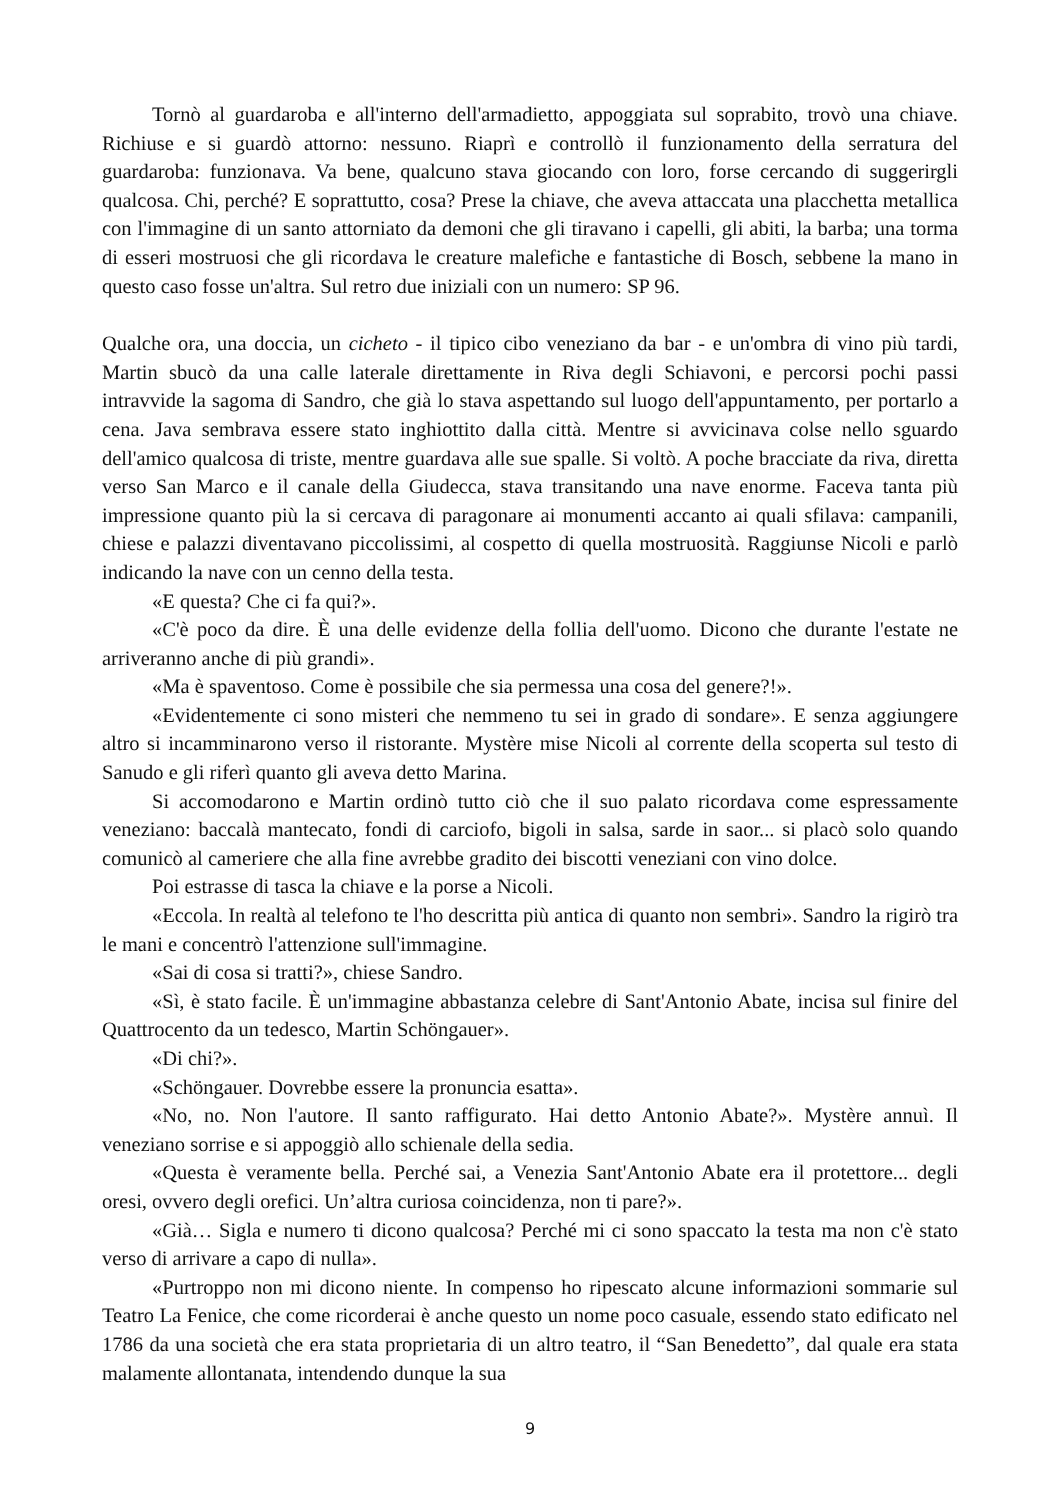Tornò al guardaroba e all'interno dell'armadietto, appoggiata sul soprabito, trovò una chiave. Richiuse e si guardò attorno: nessuno. Riaprì e controllò il funzionamento della serratura del guardaroba: funzionava. Va bene, qualcuno stava giocando con loro, forse cercando di suggerirgli qualcosa. Chi, perché? E soprattutto, cosa? Prese la chiave, che aveva attaccata una placchetta metallica con l'immagine di un santo attorniato da demoni che gli tiravano i capelli, gli abiti, la barba; una torma di esseri mostruosi che gli ricordava le creature malefiche e fantastiche di Bosch, sebbene la mano in questo caso fosse un'altra. Sul retro due iniziali con un numero: SP 96.
Qualche ora, una doccia, un cicheto - il tipico cibo veneziano da bar - e un'ombra di vino più tardi, Martin sbucò da una calle laterale direttamente in Riva degli Schiavoni, e percorsi pochi passi intravvide la sagoma di Sandro, che già lo stava aspettando sul luogo dell'appuntamento, per portarlo a cena. Java sembrava essere stato inghiottito dalla città. Mentre si avvicinava colse nello sguardo dell'amico qualcosa di triste, mentre guardava alle sue spalle. Si voltò. A poche bracciate da riva, diretta verso San Marco e il canale della Giudecca, stava transitando una nave enorme. Faceva tanta più impressione quanto più la si cercava di paragonare ai monumenti accanto ai quali sfilava: campanili, chiese e palazzi diventavano piccolissimi, al cospetto di quella mostruosità. Raggiunse Nicoli e parlò indicando la nave con un cenno della testa.
«E questa? Che ci fa qui?».
«C'è poco da dire. È una delle evidenze della follia dell'uomo. Dicono che durante l'estate ne arriveranno anche di più grandi».
«Ma è spaventoso. Come è possibile che sia permessa una cosa del genere?!».
«Evidentemente ci sono misteri che nemmeno tu sei in grado di sondare». E senza aggiungere altro si incamminarono verso il ristorante. Mystère mise Nicoli al corrente della scoperta sul testo di Sanudo e gli riferì quanto gli aveva detto Marina.
Si accomodarono e Martin ordinò tutto ciò che il suo palato ricordava come espressamente veneziano: baccalà mantecato, fondi di carciofo, bigoli in salsa, sarde in saor... si placò solo quando comunicò al cameriere che alla fine avrebbe gradito dei biscotti veneziani con vino dolce.
Poi estrasse di tasca la chiave e la porse a Nicoli.
«Eccola. In realtà al telefono te l'ho descritta più antica di quanto non sembri». Sandro la rigirò tra le mani e concentrò l'attenzione sull'immagine.
«Sai di cosa si tratti?», chiese Sandro.
«Sì, è stato facile. È un'immagine abbastanza celebre di Sant'Antonio Abate, incisa sul finire del Quattrocento da un tedesco, Martin Schöngauer».
«Di chi?».
«Schöngauer. Dovrebbe essere la pronuncia esatta».
«No, no. Non l'autore. Il santo raffigurato. Hai detto Antonio Abate?». Mystère annuì. Il veneziano sorrise e si appoggiò allo schienale della sedia.
«Questa è veramente bella. Perché sai, a Venezia Sant'Antonio Abate era il protettore... degli oresi, ovvero degli orefici. Un’altra curiosa coincidenza, non ti pare?».
«Già… Sigla e numero ti dicono qualcosa? Perché mi ci sono spaccato la testa ma non c'è stato verso di arrivare a capo di nulla».
«Purtroppo non mi dicono niente. In compenso ho ripescato alcune informazioni sommarie sul Teatro La Fenice, che come ricorderai è anche questo un nome poco casuale, essendo stato edificato nel 1786 da una società che era stata proprietaria di un altro teatro, il “San Benedetto”, dal quale era stata malamente allontanata, intendendo dunque la sua
9